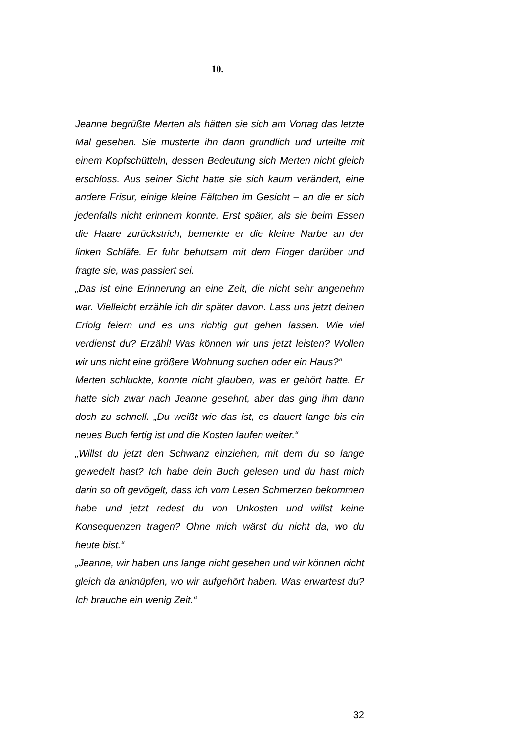10.
Jeanne begrüßte Merten als hätten sie sich am Vortag das letzte Mal gesehen. Sie musterte ihn dann gründlich und urteilte mit einem Kopfschütteln, dessen Bedeutung sich Merten nicht gleich erschloss. Aus seiner Sicht hatte sie sich kaum verändert, eine andere Frisur, einige kleine Fältchen im Gesicht – an die er sich jedenfalls nicht erinnern konnte. Erst später, als sie beim Essen die Haare zurückstrich, bemerkte er die kleine Narbe an der linken Schläfe. Er fuhr behutsam mit dem Finger darüber und fragte sie, was passiert sei.
„Das ist eine Erinnerung an eine Zeit, die nicht sehr angenehm war. Vielleicht erzähle ich dir später davon. Lass uns jetzt deinen Erfolg feiern und es uns richtig gut gehen lassen. Wie viel verdienst du? Erzähl! Was können wir uns jetzt leisten? Wollen wir uns nicht eine größere Wohnung suchen oder ein Haus?“
Merten schluckte, konnte nicht glauben, was er gehört hatte. Er hatte sich zwar nach Jeanne gesehnt, aber das ging ihm dann doch zu schnell. „Du weißt wie das ist, es dauert lange bis ein neues Buch fertig ist und die Kosten laufen weiter.“
„Willst du jetzt den Schwanz einziehen, mit dem du so lange gewedelt hast? Ich habe dein Buch gelesen und du hast mich darin so oft gevögelt, dass ich vom Lesen Schmerzen bekommen habe und jetzt redest du von Unkosten und willst keine Konsequenzen tragen? Ohne mich wärst du nicht da, wo du heute bist.“
„Jeanne, wir haben uns lange nicht gesehen und wir können nicht gleich da anknüpfen, wo wir aufgehört haben. Was erwartest du? Ich brauche ein wenig Zeit.“
32